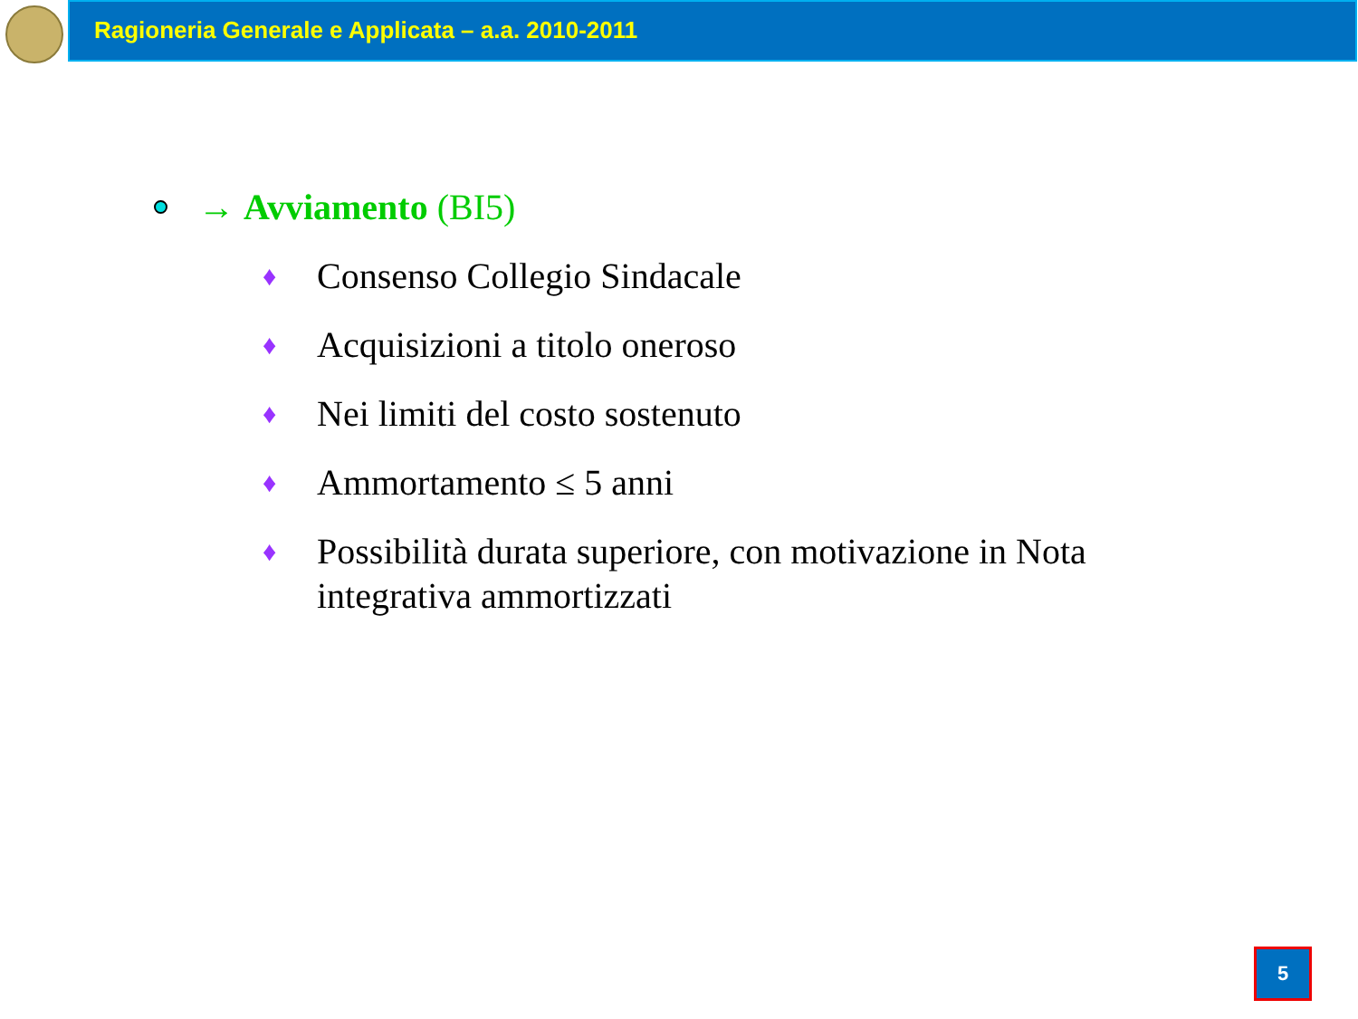Ragioneria Generale e Applicata – a.a. 2010-2011
→ Avviamento (BI5)
♦ Consenso Collegio Sindacale
♦ Acquisizioni a titolo oneroso
♦ Nei limiti del costo sostenuto
♦ Ammortamento ≤ 5 anni
♦ Possibilità durata superiore, con motivazione in Nota integrativa ammortizzati
5